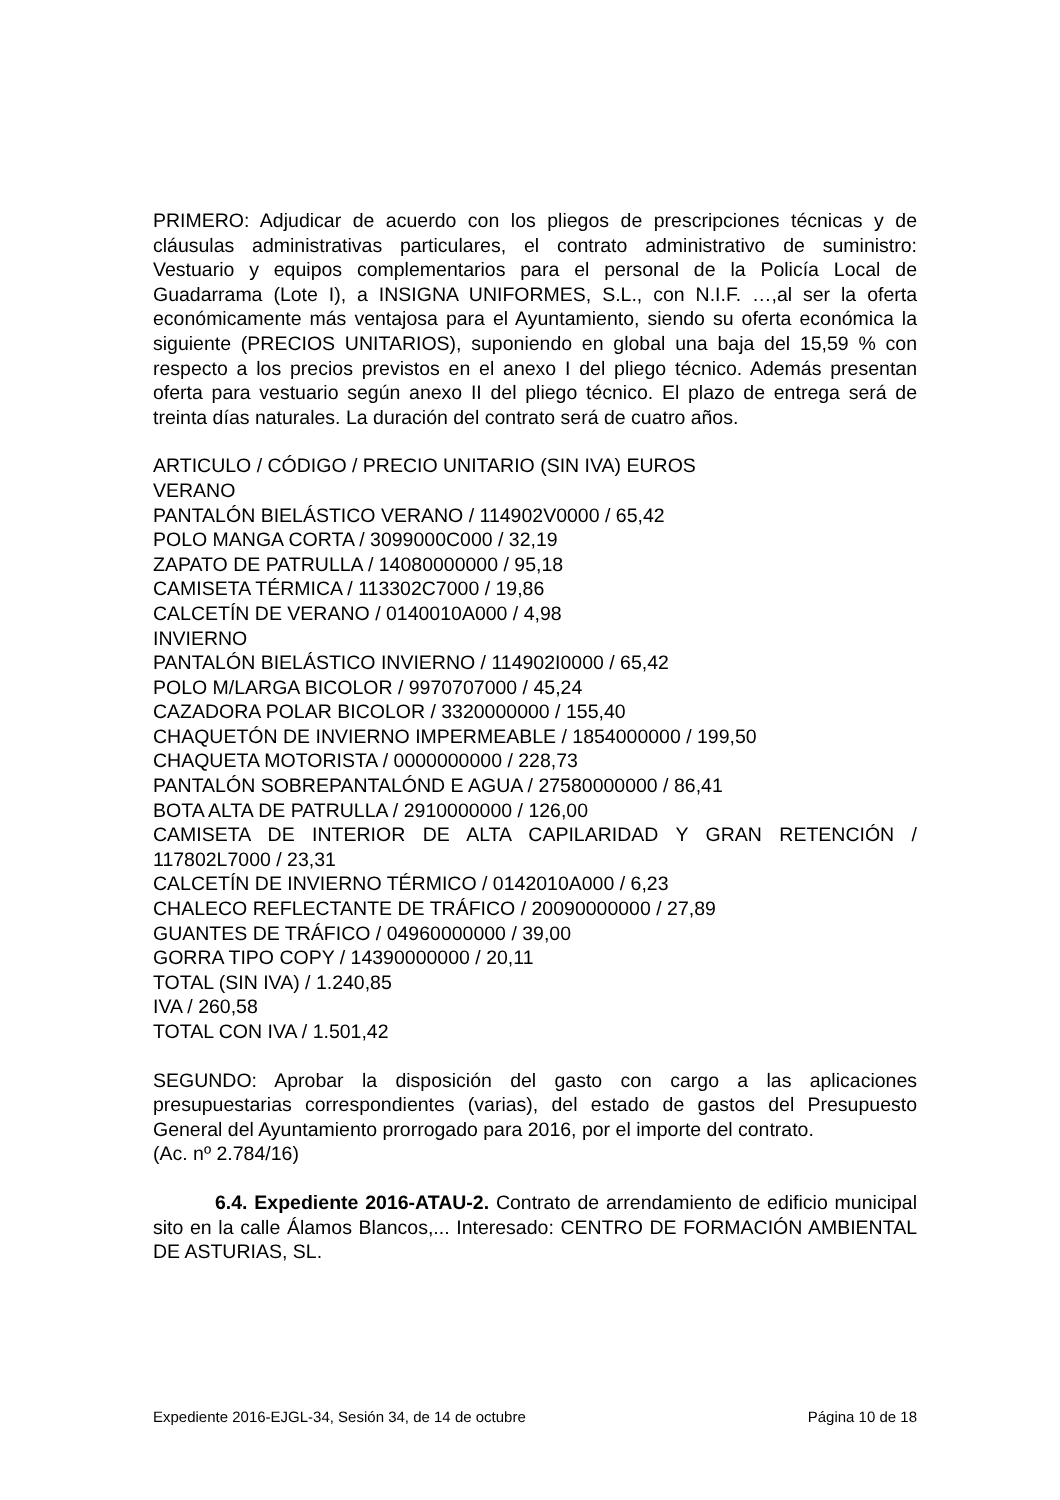PRIMERO: Adjudicar de acuerdo con los pliegos de prescripciones técnicas y de cláusulas administrativas particulares, el contrato administrativo de suministro: Vestuario y equipos complementarios para el personal de la Policía Local de Guadarrama (Lote I), a INSIGNA UNIFORMES, S.L., con N.I.F. …,al ser la oferta económicamente más ventajosa para el Ayuntamiento, siendo su oferta económica la siguiente (PRECIOS UNITARIOS), suponiendo en global una baja del 15,59 % con respecto a los precios previstos en el anexo I del pliego técnico. Además presentan oferta para vestuario según anexo II del pliego técnico. El plazo de entrega será de treinta días naturales. La duración del contrato será de cuatro años.
ARTICULO / CÓDIGO / PRECIO UNITARIO (SIN IVA) EUROS
VERANO
PANTALÓN BIELÁSTICO VERANO / 114902V0000 / 65,42
POLO MANGA CORTA / 3099000C000 / 32,19
ZAPATO DE PATRULLA / 14080000000 / 95,18
CAMISETA TÉRMICA / 113302C7000 / 19,86
CALCETÍN DE VERANO / 0140010A000 / 4,98
INVIERNO
PANTALÓN BIELÁSTICO INVIERNO / 114902I0000 / 65,42
POLO M/LARGA BICOLOR / 9970707000 / 45,24
CAZADORA POLAR BICOLOR / 3320000000 / 155,40
CHAQUETÓN DE INVIERNO IMPERMEABLE / 1854000000 / 199,50
CHAQUETA MOTORISTA / 0000000000 / 228,73
PANTALÓN SOBREPANTALÓND E AGUA / 27580000000 / 86,41
BOTA ALTA DE PATRULLA / 2910000000 / 126,00
CAMISETA DE INTERIOR DE ALTA CAPILARIDAD Y GRAN RETENCIÓN / 117802L7000 / 23,31
CALCETÍN DE INVIERNO TÉRMICO / 0142010A000 / 6,23
CHALECO REFLECTANTE DE TRÁFICO / 20090000000 / 27,89
GUANTES DE TRÁFICO / 04960000000 / 39,00
GORRA TIPO COPY / 14390000000 / 20,11
TOTAL (SIN IVA) / 1.240,85
IVA / 260,58
TOTAL CON IVA / 1.501,42
SEGUNDO: Aprobar la disposición del gasto con cargo a las aplicaciones presupuestarias correspondientes (varias), del estado de gastos del Presupuesto General del Ayuntamiento prorrogado para 2016, por el importe del contrato.
(Ac. nº 2.784/16)
6.4. Expediente 2016-ATAU-2. Contrato de arrendamiento de edificio municipal sito en la calle Álamos Blancos,... Interesado: CENTRO DE FORMACIÓN AMBIENTAL DE ASTURIAS, SL.
Expediente 2016-EJGL-34, Sesión 34, de 14 de octubre Página 10 de 18